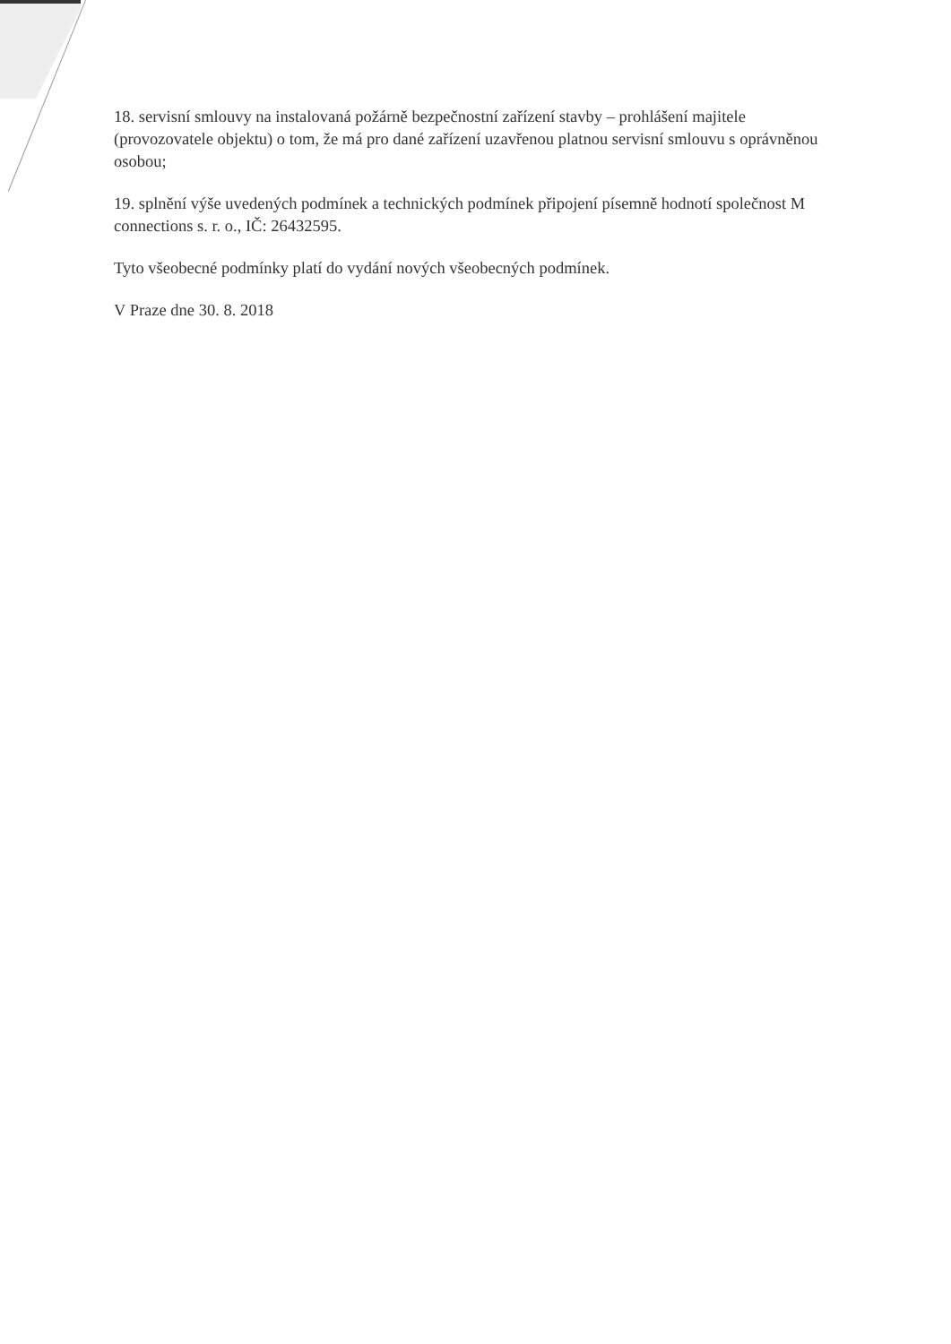18. servisní smlouvy na instalovaná požárně bezpečnostní zařízení stavby – prohlášení majitele (provozovatele objektu) o tom, že má pro dané zařízení uzavřenou platnou servisní smlouvu s oprávněnou osobou;
19. splnění výše uvedených podmínek a technických podmínek připojení písemně hodnotí společnost M connections s. r. o., IČ: 26432595.
Tyto všeobecné podmínky platí do vydání nových všeobecných podmínek.
V Praze dne 30. 8. 2018